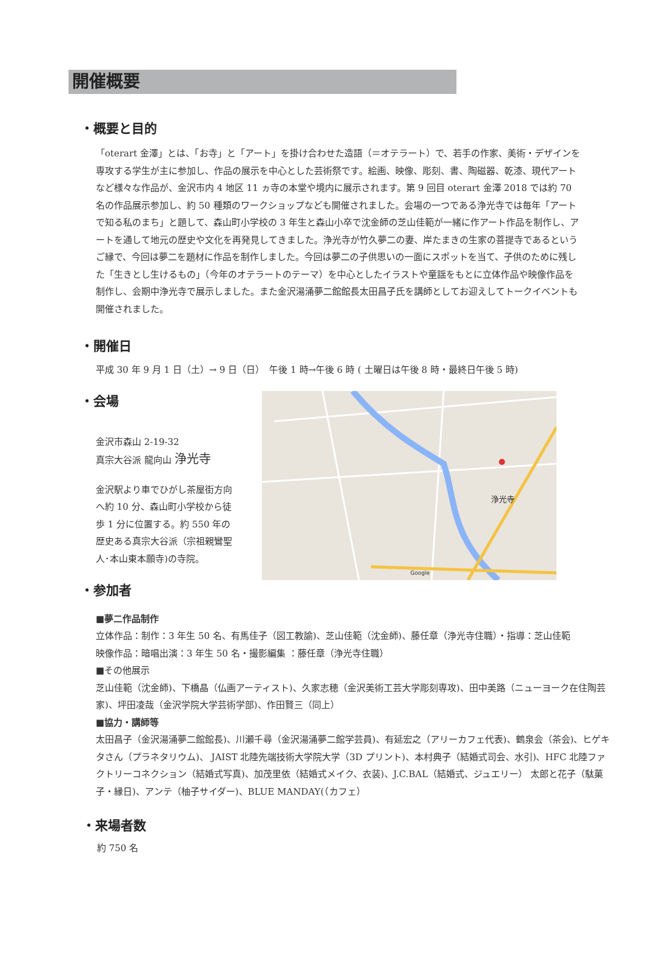開催概要
・概要と目的
「oterart 金澤」とは、「お寺」と「アート」を掛け合わせた造語（＝オテラート）で、若手の作家、美術・デザインを専攻する学生が主に参加し、作品の展示を中心とした芸術祭です。絵画、映像、彫刻、書、陶磁器、乾漆、現代アートなど様々な作品が、金沢市内 4 地区 11 ヵ寺の本堂や境内に展示されます。第 9 回目 oterart 金澤 2018 では約 70 名の作品展示参加し、約 50 種類のワークショップなども開催されました。会場の一つである浄光寺では毎年「アートで知る私のまち」と題して、森山町小学校の 3 年生と森山小卒で沈金師の芝山佳範が一緒に作アート作品を制作し、アートを通して地元の歴史や文化を再発見してきました。浄光寺が竹久夢二の妻、岸たまきの生家の菩提寺であるというご縁で、今回は夢二を題材に作品を制作しました。今回は夢二の子供思いの一面にスポットを当て、子供のために残した「生きとし生けるもの」（今年のオテラートのテーマ）を中心としたイラストや童謡をもとに立体作品や映像作品を制作し、会期中浄光寺で展示しました。また金沢湯涌夢二館館長太田昌子氏を講師としてお迎えしてトークイベントも開催されました。
・開催日
平成 30 年 9 月 1 日（土）→ 9 日（日）　午後 1 時→午後 6 時 ( 土曜日は午後 8 時・最終日午後 5 時)
・会場
金沢市森山 2-19-32
真宗大谷派 龍向山 浄光寺
金沢駅より車でひがし茶屋街方向へ約 10 分、森山町小学校から徒歩 1 分に位置する。約 550 年の歴史ある真宗大谷派（宗祖親鸞聖人･本山東本願寺)の寺院。
浄光寺
Google
・参加者
■夢二作品制作
立体作品：制作：3 年生 50 名、有馬佳子（図工教諭)、芝山佳範（沈金師)、藤任章（浄光寺住職）・指導：芝山佳範
映像作品：暗唱出演：3 年生 50 名・撮影編集 ：藤任章（浄光寺住職）
■その他展示
芝山佳範（沈金師)、下橋晶（仏画アーティスト)、久家志穂（金沢美術工芸大学彫刻専攻)、田中美路（ニューヨーク在住陶芸家)、坪田凌哉（金沢学院大学芸術学部)、作田賢三（同上）
■協力・講師等
太田昌子（金沢湯涌夢二館館長)、川瀬千尋（金沢湯涌夢二館学芸員)、有延宏之（アリーカフェ代表)、鶴泉会（茶会)、ヒゲキタさん（プラネタリウム)、 JAIST 北陸先端技術大学院大学（3D プリント)、本村典子（結婚式司会、水引)、HFC 北陸ファクトリーコネクション（結婚式写真)、加茂里依（結婚式メイク、衣装)、J.C.BAL（結婚式、ジュエリー） 太郎と花子（駄菓子・縁日)、アンテ（柚子サイダー)、BLUE MANDAY(（カフェ）
・来場者数
約 750 名